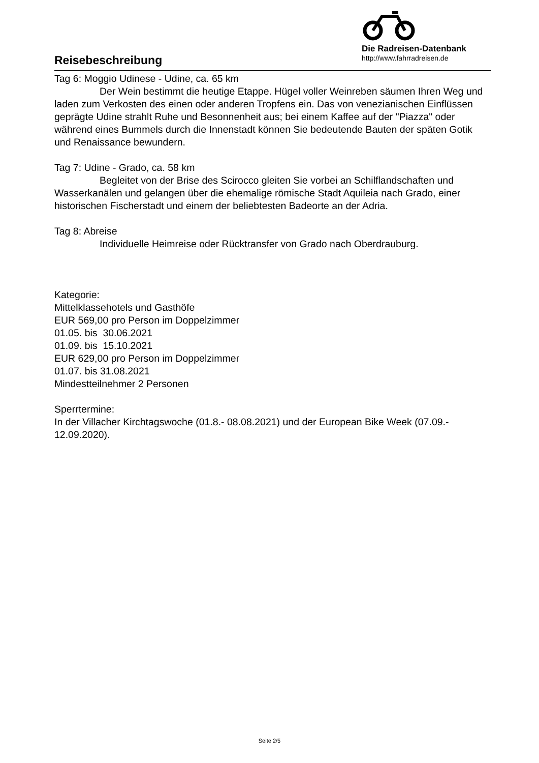Reisebeschreibung
Die Radreisen-Datenbank
http://www.fahrradreisen.de
Tag 6: Moggio Udinese - Udine, ca. 65 km
Der Wein bestimmt die heutige Etappe. Hügel voller Weinreben säumen Ihren Weg und laden zum Verkosten des einen oder anderen Tropfens ein. Das von venezianischen Einflüssen geprägte Udine strahlt Ruhe und Besonnenheit aus; bei einem Kaffee auf der "Piazza" oder während eines Bummels durch die Innenstadt können Sie bedeutende Bauten der späten Gotik und Renaissance bewundern.
Tag 7: Udine - Grado, ca. 58 km
Begleitet von der Brise des Scirocco gleiten Sie vorbei an Schilflandschaften und Wasserkanälen und gelangen über die ehemalige römische Stadt Aquileia nach Grado, einer historischen Fischerstadt und einem der beliebtesten Badeorte an der Adria.
Tag 8: Abreise
Individuelle Heimreise oder Rücktransfer von Grado nach Oberdrauburg.
Kategorie:
Mittelklassehotels und Gasthöfe
EUR 569,00 pro Person im Doppelzimmer
01.05. bis 30.06.2021
01.09. bis 15.10.2021
EUR 629,00 pro Person im Doppelzimmer
01.07. bis 31.08.2021
Mindestteilnehmer 2 Personen
Sperrtermine:
In der Villacher Kirchtagswoche (01.8.- 08.08.2021) und der European Bike Week (07.09.- 12.09.2020).
Seite 2/5